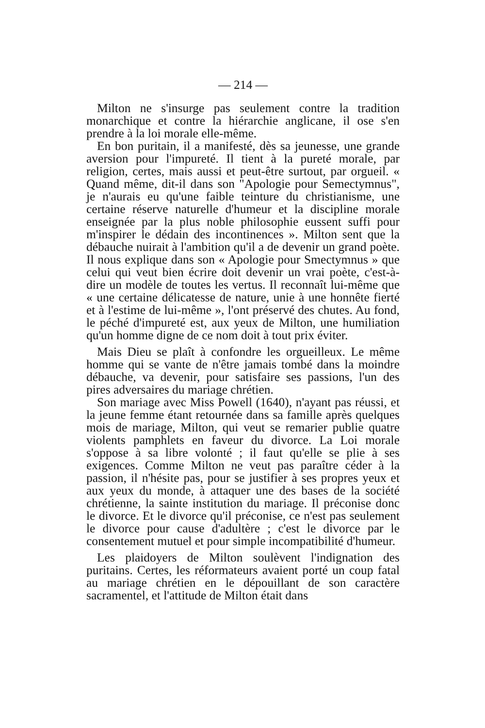— 214 —
Milton ne s'insurge pas seulement contre la tradition monarchique et contre la hiérarchie anglicane, il ose s'en prendre à la loi morale elle-même.
En bon puritain, il a manifesté, dès sa jeunesse, une grande aversion pour l'impureté. Il tient à la pureté morale, par religion, certes, mais aussi et peut-être surtout, par orgueil. « Quand même, dit-il dans son "Apologie pour Semectymnus", je n'aurais eu qu'une faible teinture du christianisme, une certaine réserve naturelle d'humeur et la discipline morale enseignée par la plus noble philosophie eussent suffi pour m'inspirer le dédain des incontinences ». Milton sent que la débauche nuirait à l'ambition qu'il a de devenir un grand poète. Il nous explique dans son « Apologie pour Smectymnus » que celui qui veut bien écrire doit devenir un vrai poète, c'est-à-dire un modèle de toutes les vertus. Il reconnaît lui-même que « une certaine délicatesse de nature, unie à une honnête fierté et à l'estime de lui-même », l'ont préservé des chutes. Au fond, le péché d'impureté est, aux yeux de Milton, une humiliation qu'un homme digne de ce nom doit à tout prix éviter.
Mais Dieu se plaît à confondre les orgueilleux. Le même homme qui se vante de n'être jamais tombé dans la moindre débauche, va devenir, pour satisfaire ses passions, l'un des pires adversaires du mariage chrétien.
Son mariage avec Miss Powell (1640), n'ayant pas réussi, et la jeune femme étant retournée dans sa famille après quelques mois de mariage, Milton, qui veut se remarier publie quatre violents pamphlets en faveur du divorce. La Loi morale s'oppose à sa libre volonté ; il faut qu'elle se plie à ses exigences. Comme Milton ne veut pas paraître céder à la passion, il n'hésite pas, pour se justifier à ses propres yeux et aux yeux du monde, à attaquer une des bases de la société chrétienne, la sainte institution du mariage. Il préconise donc le divorce. Et le divorce qu'il préconise, ce n'est pas seulement le divorce pour cause d'adultère ; c'est le divorce par le consentement mutuel et pour simple incompatibilité d'humeur.
Les plaidoyers de Milton soulèvent l'indignation des puritains. Certes, les réformateurs avaient porté un coup fatal au mariage chrétien en le dépouillant de son caractère sacramentel, et l'attitude de Milton était dans